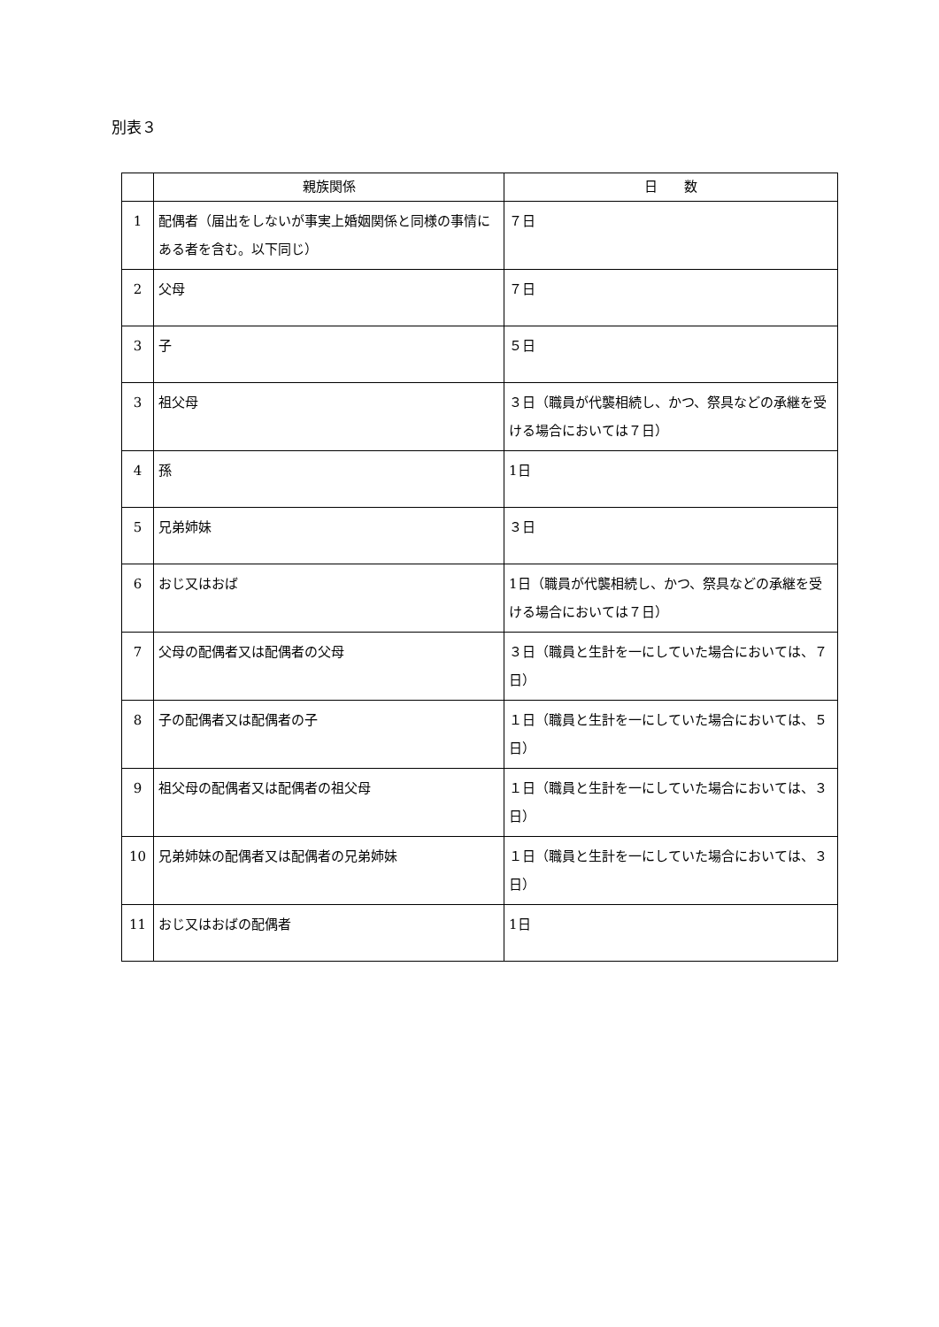別表３
| | 親族関係 | 日 数 |
| --- | --- | --- |
| 1 | 配偶者（届出をしないが事実上婚姻関係と同様の事情にある者を含む。以下同じ） | ７日 |
| 2 | 父母 | ７日 |
| 3 | 子 | ５日 |
| 3 | 祖父母 | ３日（職員が代襲相続し、かつ、祭具などの承継を受ける場合においては７日） |
| 4 | 孫 | 1日 |
| 5 | 兄弟姉妹 | ３日 |
| 6 | おじ又はおば | 1日（職員が代襲相続し、かつ、祭具などの承継を受ける場合においては７日） |
| 7 | 父母の配偶者又は配偶者の父母 | ３日（職員と生計を一にしていた場合においては、７日） |
| 8 | 子の配偶者又は配偶者の子 | １日（職員と生計を一にしていた場合においては、５日） |
| 9 | 祖父母の配偶者又は配偶者の祖父母 | １日（職員と生計を一にしていた場合においては、３日） |
| 10 | 兄弟姉妹の配偶者又は配偶者の兄弟姉妹 | １日（職員と生計を一にしていた場合においては、３日） |
| 11 | おじ又はおばの配偶者 | 1日 |